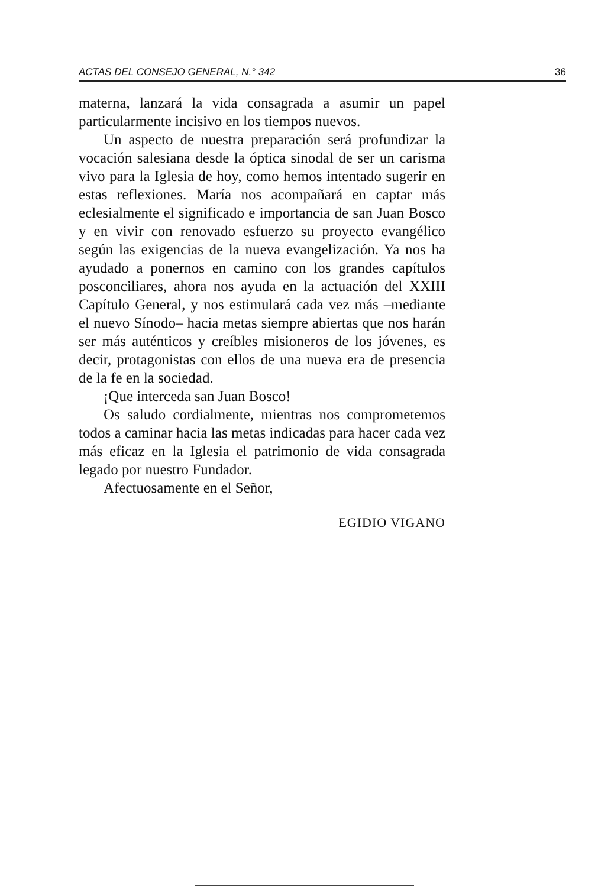ACTAS DEL CONSEJO GENERAL, N.° 342 36
materna, lanzará la vida consagrada a asumir un papel particularmente incisivo en los tiempos nuevos.
Un aspecto de nuestra preparación será profundizar la vocación salesiana desde la óptica sinodal de ser un carisma vivo para la Iglesia de hoy, como hemos intentado sugerir en estas reflexiones. María nos acompañará en captar más eclesialmente el significado e importancia de san Juan Bosco y en vivir con renovado esfuerzo su proyecto evangélico según las exigencias de la nueva evangelización. Ya nos ha ayudado a ponernos en camino con los grandes capítulos posconciliares, ahora nos ayuda en la actuación del XXIII Capítulo General, y nos estimulará cada vez más –mediante el nuevo Sínodo– hacia metas siempre abiertas que nos harán ser más auténticos y creíbles misioneros de los jóvenes, es decir, protagonistas con ellos de una nueva era de presencia de la fe en la sociedad.
¡Que interceda san Juan Bosco!
Os saludo cordialmente, mientras nos comprometemos todos a caminar hacia las metas indicadas para hacer cada vez más eficaz en la Iglesia el patrimonio de vida consagrada legado por nuestro Fundador.
Afectuosamente en el Señor,
EGIDIO VIGANO